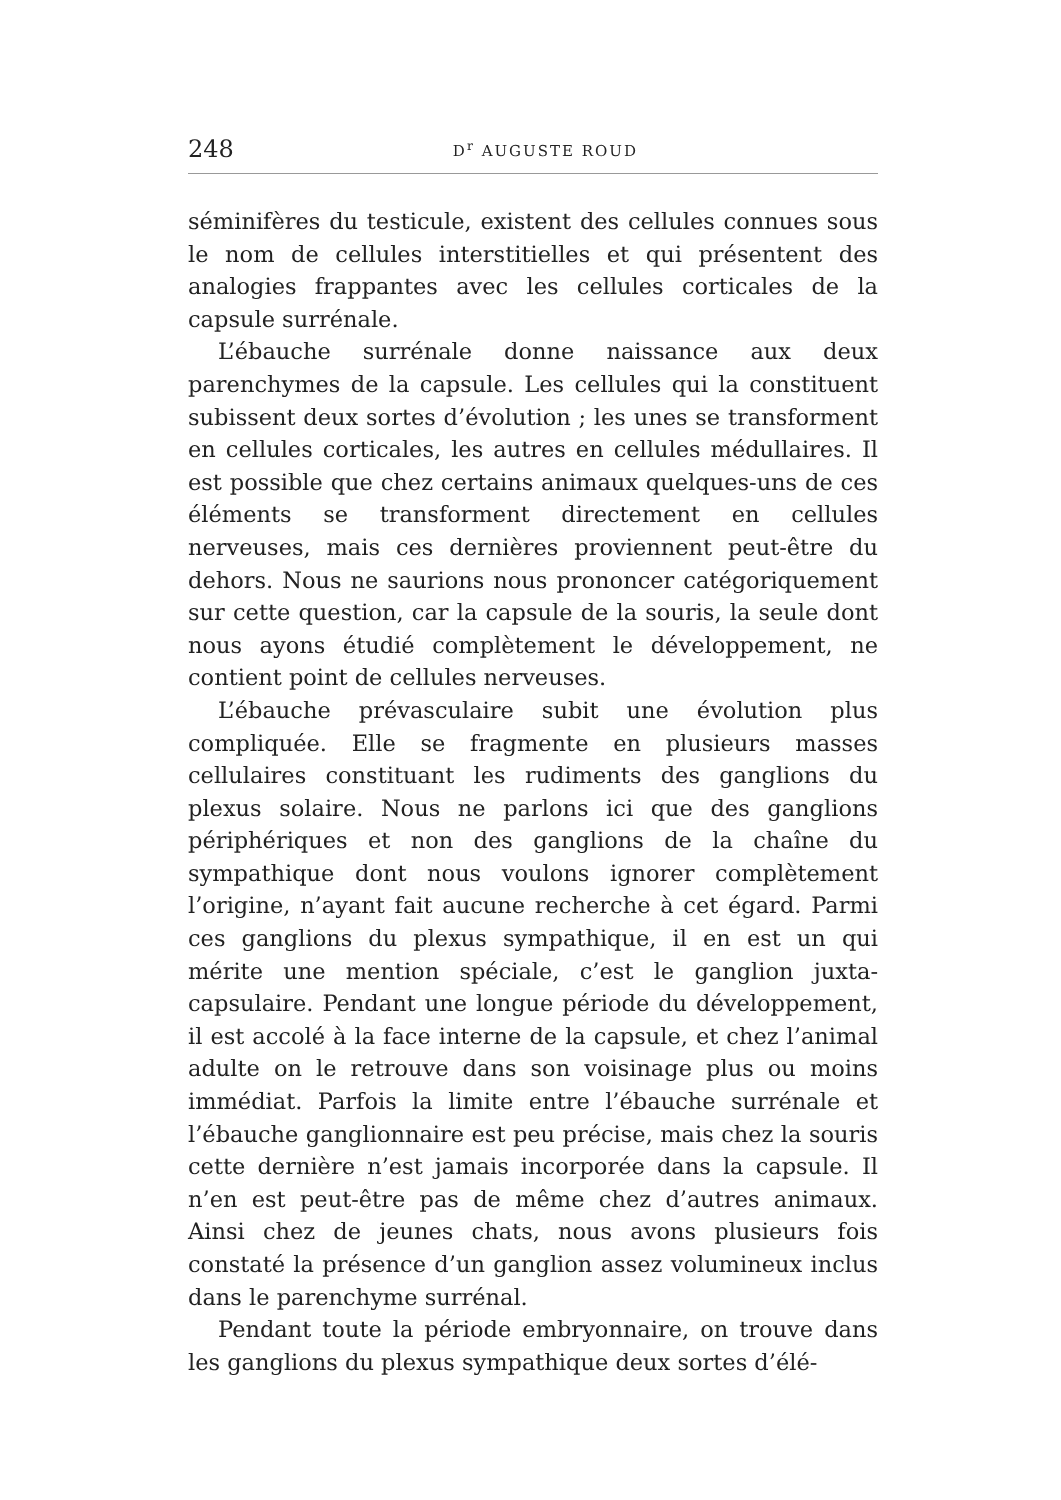248 D<sup>r</sup> AUGUSTE ROUD
séminifères du testicule, existent des cellules connues sous le nom de cellules interstitielles et qui présentent des analogies frappantes avec les cellules corticales de la capsule surrénale.
L’ébauche surrénale donne naissance aux deux parenchymes de la capsule. Les cellules qui la constituent subissent deux sortes d’évolution ; les unes se transforment en cellules corticales, les autres en cellules médullaires. Il est possible que chez certains animaux quelques-uns de ces éléments se transforment directement en cellules nerveuses, mais ces dernières proviennent peut-être du dehors. Nous ne saurions nous prononcer catégoriquement sur cette question, car la capsule de la souris, la seule dont nous ayons étudié complètement le développement, ne contient point de cellules nerveuses.
L’ébauche prévasculaire subit une évolution plus compliquée. Elle se fragmente en plusieurs masses cellulaires constituant les rudiments des ganglions du plexus solaire. Nous ne parlons ici que des ganglions périphériques et non des ganglions de la chaîne du sympathique dont nous voulons ignorer complètement l’origine, n’ayant fait aucune recherche à cet égard. Parmi ces ganglions du plexus sympathique, il en est un qui mérite une mention spéciale, c’est le ganglion juxta-capsulaire. Pendant une longue période du développement, il est accolé à la face interne de la capsule, et chez l’animal adulte on le retrouve dans son voisinage plus ou moins immédiat. Parfois la limite entre l’ébauche surrénale et l’ébauche ganglionnaire est peu précise, mais chez la souris cette dernière n’est jamais incorporée dans la capsule. Il n’en est peut-être pas de même chez d’autres animaux. Ainsi chez de jeunes chats, nous avons plusieurs fois constaté la présence d’un ganglion assez volumineux inclus dans le parenchyme surrénal.
Pendant toute la période embryonnaire, on trouve dans les ganglions du plexus sympathique deux sortes d’élé-